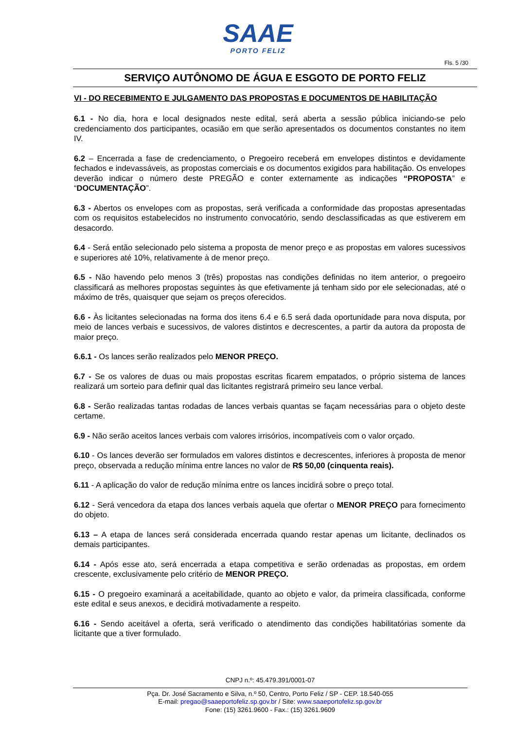SAAE
PORTO FELIZ
Fls. 5 /30
SERVIÇO AUTÔNOMO DE ÁGUA E ESGOTO DE PORTO FELIZ
VI - DO RECEBIMENTO E JULGAMENTO DAS PROPOSTAS E DOCUMENTOS DE HABILITAÇÃO
6.1 - No dia, hora e local designados neste edital, será aberta a sessão pública iniciando-se pelo credenciamento dos participantes, ocasião em que serão apresentados os documentos constantes no item IV.
6.2 – Encerrada a fase de credenciamento, o Pregoeiro receberá em envelopes distintos e devidamente fechados e indevassáveis, as propostas comerciais e os documentos exigidos para habilitação. Os envelopes deverão indicar o número deste PREGÃO e conter externamente as indicações “PROPOSTA” e “DOCUMENTAÇÃO”.
6.3 - Abertos os envelopes com as propostas, será verificada a conformidade das propostas apresentadas com os requisitos estabelecidos no instrumento convocatório, sendo desclassificadas as que estiverem em desacordo.
6.4 - Será então selecionado pelo sistema a proposta de menor preço e as propostas em valores sucessivos e superiores até 10%, relativamente à de menor preço.
6.5 - Não havendo pelo menos 3 (três) propostas nas condições definidas no item anterior, o pregoeiro classificará as melhores propostas seguintes às que efetivamente já tenham sido por ele selecionadas, até o máximo de três, quaisquer que sejam os preços oferecidos.
6.6 - Às licitantes selecionadas na forma dos itens 6.4 e 6.5 será dada oportunidade para nova disputa, por meio de lances verbais e sucessivos, de valores distintos e decrescentes, a partir da autora da proposta de maior preço.
6.6.1 - Os lances serão realizados pelo MENOR PREÇO.
6.7 - Se os valores de duas ou mais propostas escritas ficarem empatados, o próprio sistema de lances realizará um sorteio para definir qual das licitantes registrará primeiro seu lance verbal.
6.8 - Serão realizadas tantas rodadas de lances verbais quantas se façam necessárias para o objeto deste certame.
6.9 - Não serão aceitos lances verbais com valores irrisórios, incompatíveis com o valor orçado.
6.10 - Os lances deverão ser formulados em valores distintos e decrescentes, inferiores à proposta de menor preço, observada a redução mínima entre lances no valor de R$ 50,00 (cinquenta reais).
6.11 - A aplicação do valor de redução mínima entre os lances incidirá sobre o preço total.
6.12 - Será vencedora da etapa dos lances verbais aquela que ofertar o MENOR PREÇO para fornecimento do objeto.
6.13 – A etapa de lances será considerada encerrada quando restar apenas um licitante, declinados os demais participantes.
6.14 - Após esse ato, será encerrada a etapa competitiva e serão ordenadas as propostas, em ordem crescente, exclusivamente pelo critério de MENOR PREÇO.
6.15 - O pregoeiro examinará a aceitabilidade, quanto ao objeto e valor, da primeira classificada, conforme este edital e seus anexos, e decidirá motivadamente a respeito.
6.16 - Sendo aceitável a oferta, será verificado o atendimento das condições habilitatórias somente da licitante que a tiver formulado.
CNPJ n.º: 45.479.391/0001-07
Pça. Dr. José Sacramento e Silva, n.º 50, Centro, Porto Feliz / SP - CEP. 18.540-055
E-mail: pregao@saaeportofeliz.sp.gov.br / Site: www.saaeportofeliz.sp.gov.br
Fone: (15) 3261.9600 - Fax.: (15) 3261.9609